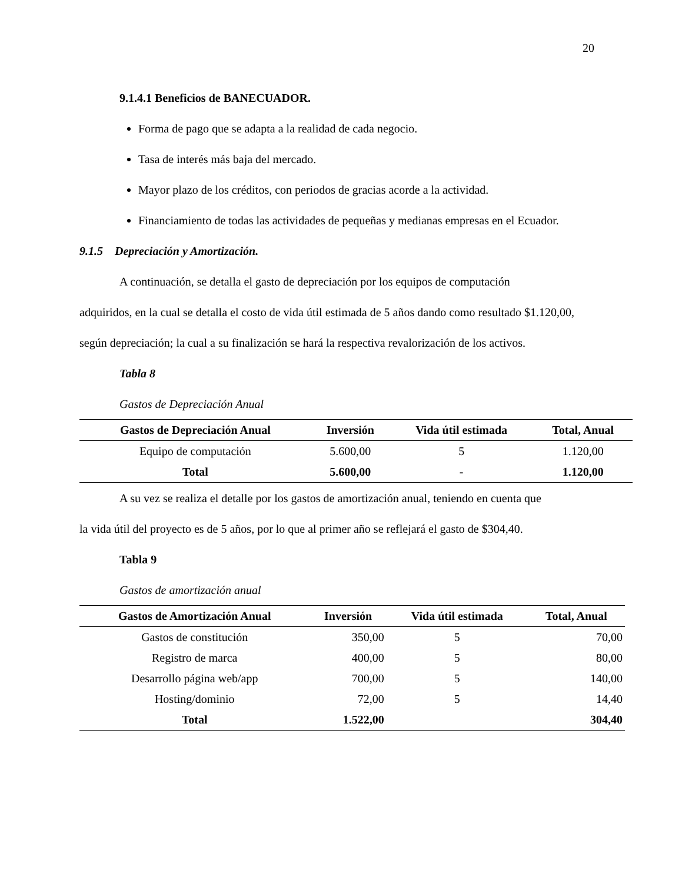20
9.1.4.1 Beneficios de BANECUADOR.
Forma de pago que se adapta a la realidad de cada negocio.
Tasa de interés más baja del mercado.
Mayor plazo de los créditos, con periodos de gracias acorde a la actividad.
Financiamiento de todas las actividades de pequeñas y medianas empresas en el Ecuador.
9.1.5 Depreciación y Amortización.
A continuación, se detalla el gasto de depreciación por los equipos de computación
adquiridos, en la cual se detalla el costo de vida útil estimada de 5 años dando como resultado $1.120,00, según depreciación; la cual a su finalización se hará la respectiva revalorización de los activos.
Tabla 8
Gastos de Depreciación Anual
| Gastos de Depreciación Anual | Inversión | Vida útil estimada | Total, Anual |
| --- | --- | --- | --- |
| Equipo de computación | 5.600,00 | 5 | 1.120,00 |
| Total | 5.600,00 | - | 1.120,00 |
A su vez se realiza el detalle por los gastos de amortización anual, teniendo en cuenta que
la vida útil del proyecto es de 5 años, por lo que al primer año se reflejará el gasto de $304,40.
Tabla 9
Gastos de amortización anual
| Gastos de Amortización Anual | Inversión | Vida útil estimada | Total, Anual |
| --- | --- | --- | --- |
| Gastos de constitución | 350,00 | 5 | 70,00 |
| Registro de marca | 400,00 | 5 | 80,00 |
| Desarrollo página web/app | 700,00 | 5 | 140,00 |
| Hosting/dominio | 72,00 | 5 | 14,40 |
| Total | 1.522,00 | | 304,40 |